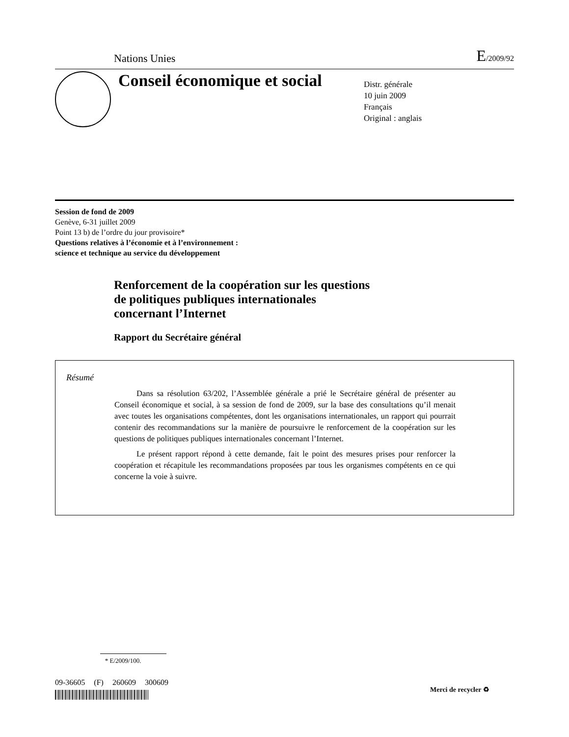Nations Unies E/2009/92
Conseil économique et social
Distr. générale
10 juin 2009
Français
Original : anglais
Session de fond de 2009
Genève, 6-31 juillet 2009
Point 13 b) de l’ordre du jour provisoire*
Questions relatives à l’économie et à l’environnement :
science et technique au service du développement
Renforcement de la coopération sur les questions
de politiques publiques internationales
concernant l’Internet
Rapport du Secrétaire général
Résumé
Dans sa résolution 63/202, l’Assemblée générale a prié le Secrétaire général de présenter au Conseil économique et social, à sa session de fond de 2009, sur la base des consultations qu’il menait avec toutes les organisations compétentes, dont les organisations internationales, un rapport qui pourrait contenir des recommandations sur la manière de poursuivre le renforcement de la coopération sur les questions de politiques publiques internationales concernant l’Internet.
Le présent rapport répond à cette demande, fait le point des mesures prises pour renforcer la coopération et récapitule les recommandations proposées par tous les organismes compétents en ce qui concerne la voie à suivre.
* E/2009/100.
09-36605 (F) 260609 300609
Merci de recycler ♻